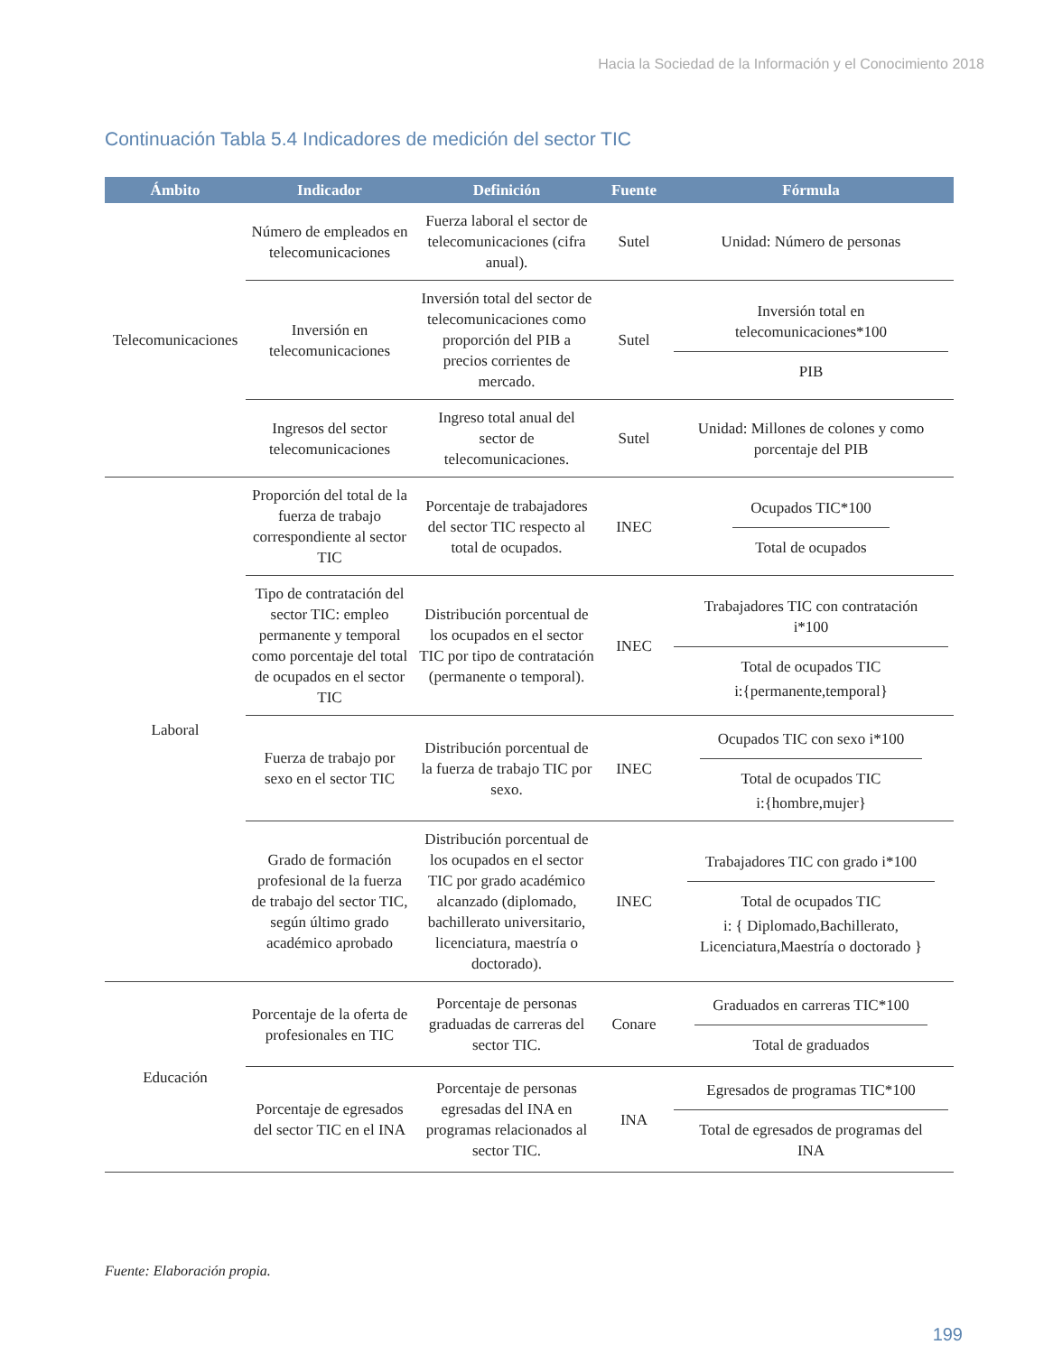Hacia la Sociedad de la Información y el Conocimiento 2018
Continuación Tabla 5.4 Indicadores de medición del sector TIC
| Ámbito | Indicador | Definición | Fuente | Fórmula |
| --- | --- | --- | --- | --- |
| Telecomunicaciones | Número de empleados en telecomunicaciones | Fuerza laboral el sector de telecomunicaciones (cifra anual). | Sutel | Unidad: Número de personas |
| | Inversión en telecomunicaciones | Inversión total del sector de telecomunicaciones como proporción del PIB a precios corrientes de mercado. | Sutel | Inversión total en telecomunicaciones*100 PIB |
| | Ingresos del sector telecomunicaciones | Ingreso total anual del sector de telecomunicaciones. | Sutel | Unidad: Millones de colones y como porcentaje del PIB |
| Laboral | Proporción del total de la fuerza de trabajo correspondiente al sector TIC | Porcentaje de trabajadores del sector TIC respecto al total de ocupados. | INEC | Ocupados TIC*100 Total de ocupados |
| | Tipo de contratación del sector TIC: empleo permanente y temporal como porcentaje del total de ocupados en el sector TIC | Distribución porcentual de los ocupados en el sector TIC por tipo de contratación (permanente o temporal). | INEC | Trabajadores TIC con contratación i*100 Total de ocupados TIC i:{permanente,temporal} |
| | Fuerza de trabajo por sexo en el sector TIC | Distribución porcentual de la fuerza de trabajo TIC por sexo. | INEC | Ocupados TIC con sexo i*100 Total de ocupados TIC i:{hombre,mujer} |
| | Grado de formación profesional de la fuerza de trabajo del sector TIC, según último grado académico aprobado | Distribución porcentual de los ocupados en el sector TIC por grado académico alcanzado (diplomado, bachillerato universitario, licenciatura, maestría o doctorado). | INEC | Trabajadores TIC con grado i*100 Total de ocupados TIC i: { Diplomado,Bachillerato, Licenciatura,Maestría o doctorado } |
| Educación | Porcentaje de la oferta de profesionales en TIC | Porcentaje de personas graduadas de carreras del sector TIC. | Conare | Graduados en carreras TIC*100 Total de graduados |
| | Porcentaje de egresados del sector TIC en el INA | Porcentaje de personas egresadas del INA en programas relacionados al sector TIC. | INA | Egresados de programas TIC*100 Total de egresados de programas del INA |
Fuente: Elaboración propia.
199